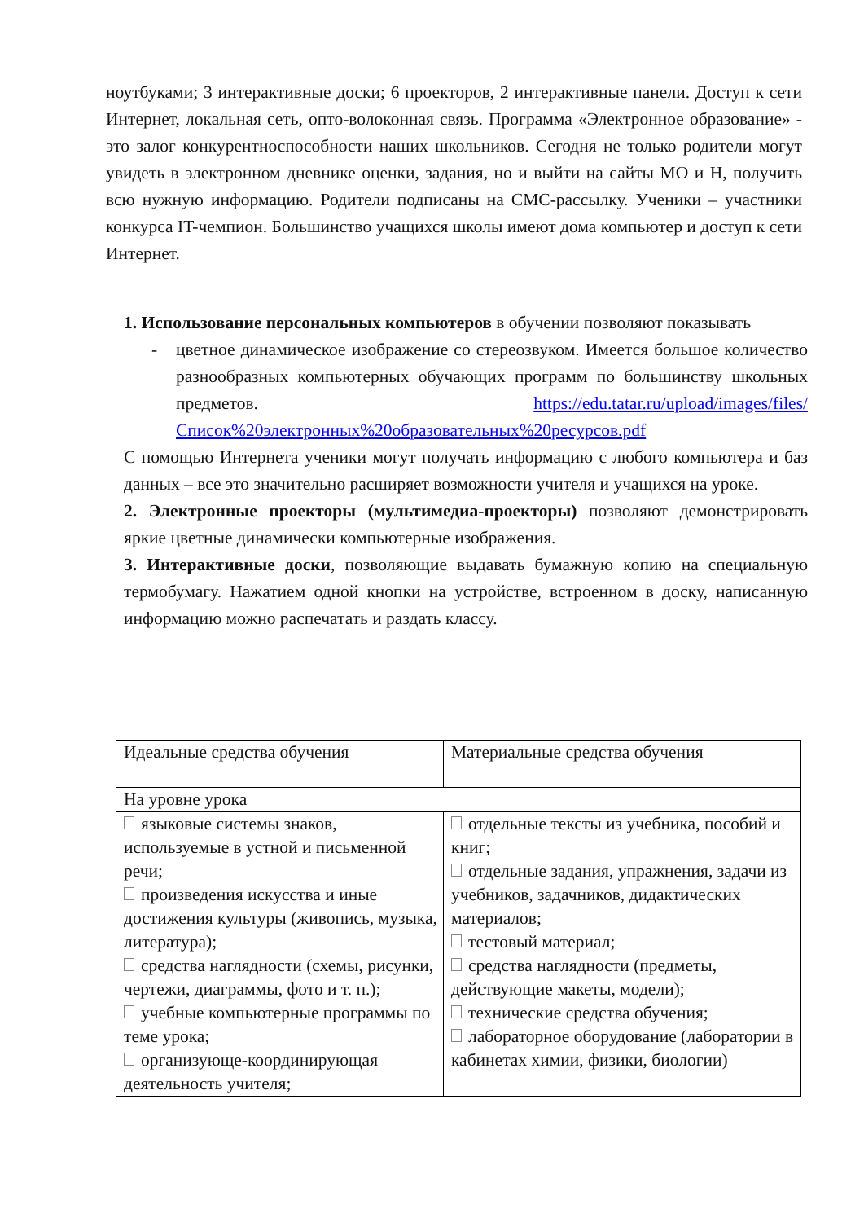ноутбуками; 3 интерактивные доски; 6 проекторов, 2 интерактивные панели. Доступ к сети Интернет, локальная сеть, опто-волоконная связь. Программа «Электронное образование» - это залог конкурентноспособности наших школьников. Сегодня не только родители могут увидеть в электронном дневнике оценки, задания, но и выйти на сайты МО и Н, получить всю нужную информацию. Родители подписаны на СМС-рассылку. Ученики – участники конкурса IT-чемпион. Большинство учащихся школы имеют дома компьютер и доступ к сети Интернет.
1. Использование персональных компьютеров в обучении позволяют показывать
- цветное динамическое изображение со стереозвуком. Имеется большое количество разнообразных компьютерных обучающих программ по большинству школьных предметов. https://edu.tatar.ru/upload/images/files/Список%20электронных%20образовательных%20ресурсов.pdf
С помощью Интернета ученики могут получать информацию с любого компьютера и баз данных – все это значительно расширяет возможности учителя и учащихся на уроке.
2. Электронные проекторы (мультимедиа-проекторы) позволяют демонстрировать яркие цветные динамически компьютерные изображения.
3. Интерактивные доски, позволяющие выдавать бумажную копию на специальную термобумагу. Нажатием одной кнопки на устройстве, встроенном в доску, написанную информацию можно распечатать и раздать классу.
| Идеальные средства обучения | Материальные средства обучения |
| На уровне урока | |
| языковые системы знаков, используемые в устной и письменной речи; произведения искусства и иные достижения культуры (живопись, музыка, литература); средства наглядности (схемы, рисунки, чертежи, диаграммы, фото и т. п.); учебные компьютерные программы по теме урока; организующе-координирующая деятельность учителя; | отдельные тексты из учебника, пособий и книг; отдельные задания, упражнения, задачи из учебников, задачников, дидактических материалов; тестовый материал; средства наглядности (предметы, действующие макеты, модели); технические средства обучения; лабораторное оборудование (лаборатории в кабинетах химии, физики, биологии) |